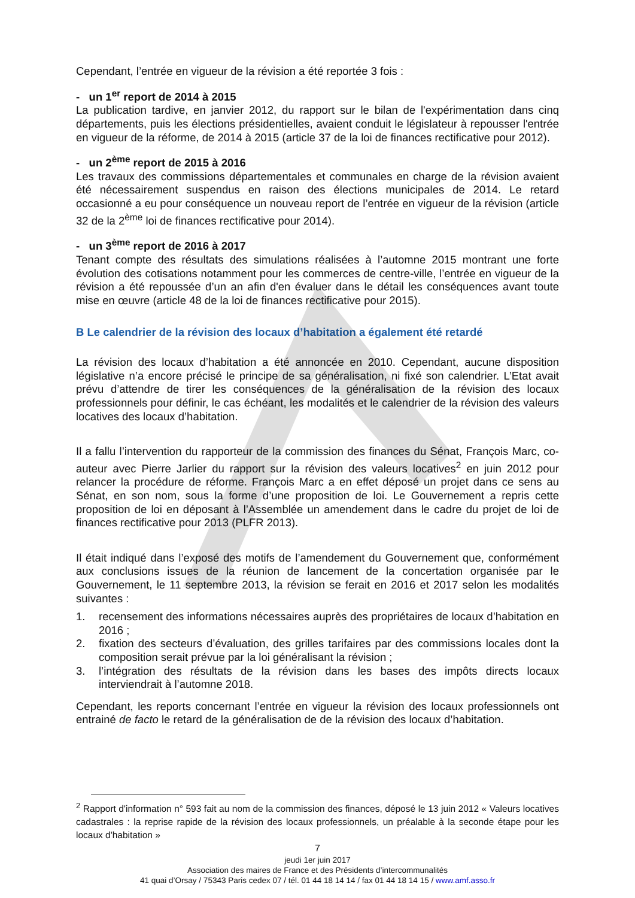Cependant, l’entrée en vigueur de la révision a été reportée 3 fois :
- un 1<sup>er</sup> report de 2014 à 2015
La publication tardive, en janvier 2012, du rapport sur le bilan de l'expérimentation dans cinq départements, puis les élections présidentielles, avaient conduit le législateur à repousser l'entrée en vigueur de la réforme, de 2014 à 2015 (article 37 de la loi de finances rectificative pour 2012).
- un 2<sup>ème</sup> report de 2015 à 2016
Les travaux des commissions départementales et communales en charge de la révision avaient été nécessairement suspendus en raison des élections municipales de 2014. Le retard occasionné a eu pour conséquence un nouveau report de l’entrée en vigueur de la révision (article 32 de la 2<sup>ème</sup> loi de finances rectificative pour 2014).
- un 3<sup>ème</sup> report de 2016 à 2017
Tenant compte des résultats des simulations réalisées à l’automne 2015 montrant une forte évolution des cotisations notamment pour les commerces de centre-ville, l’entrée en vigueur de la révision a été repoussée d’un an afin d'en évaluer dans le détail les conséquences avant toute mise en œuvre (article 48 de la loi de finances rectificative pour 2015).
B Le calendrier de la révision des locaux d’habitation a également été retardé
La révision des locaux d’habitation a été annoncée en 2010. Cependant, aucune disposition législative n’a encore précisé le principe de sa généralisation, ni fixé son calendrier. L’Etat avait prévu d’attendre de tirer les conséquences de la généralisation de la révision des locaux professionnels pour définir, le cas échéant, les modalités et le calendrier de la révision des valeurs locatives des locaux d’habitation.
Il a fallu l’intervention du rapporteur de la commission des finances du Sénat, François Marc, co-auteur avec Pierre Jarlier du rapport sur la révision des valeurs locatives<sup>2</sup> en juin 2012 pour relancer la procédure de réforme. François Marc a en effet déposé un projet dans ce sens au Sénat, en son nom, sous la forme d’une proposition de loi. Le Gouvernement a repris cette proposition de loi en déposant à l’Assemblée un amendement dans le cadre du projet de loi de finances rectificative pour 2013 (PLFR 2013).
Il était indiqué dans l’exposé des motifs de l’amendement du Gouvernement que, conformément aux conclusions issues de la réunion de lancement de la concertation organisée par le Gouvernement, le 11 septembre 2013, la révision se ferait en 2016 et 2017 selon les modalités suivantes :
1. recensement des informations nécessaires auprès des propriétaires de locaux d’habitation en 2016 ;
2. fixation des secteurs d’évaluation, des grilles tarifaires par des commissions locales dont la composition serait prévue par la loi généralisant la révision ;
3. l’intégration des résultats de la révision dans les bases des impôts directs locaux interviendrait à l’automne 2018.
Cependant, les reports concernant l’entrée en vigueur la révision des locaux professionnels ont entrainé de facto le retard de la généralisation de de la révision des locaux d’habitation.
<sup>2</sup> Rapport d'information n° 593 fait au nom de la commission des finances, déposé le 13 juin 2012 « Valeurs locatives cadastrales : la reprise rapide de la révision des locaux professionnels, un préalable à la seconde étape pour les locaux d'habitation »
7
jeudi 1er juin 2017
Association des maires de France et des Présidents d’intercommunalités
41 quai d’Orsay / 75343 Paris cedex 07 / tél. 01 44 18 14 14 / fax 01 44 18 14 15 / www.amf.asso.fr